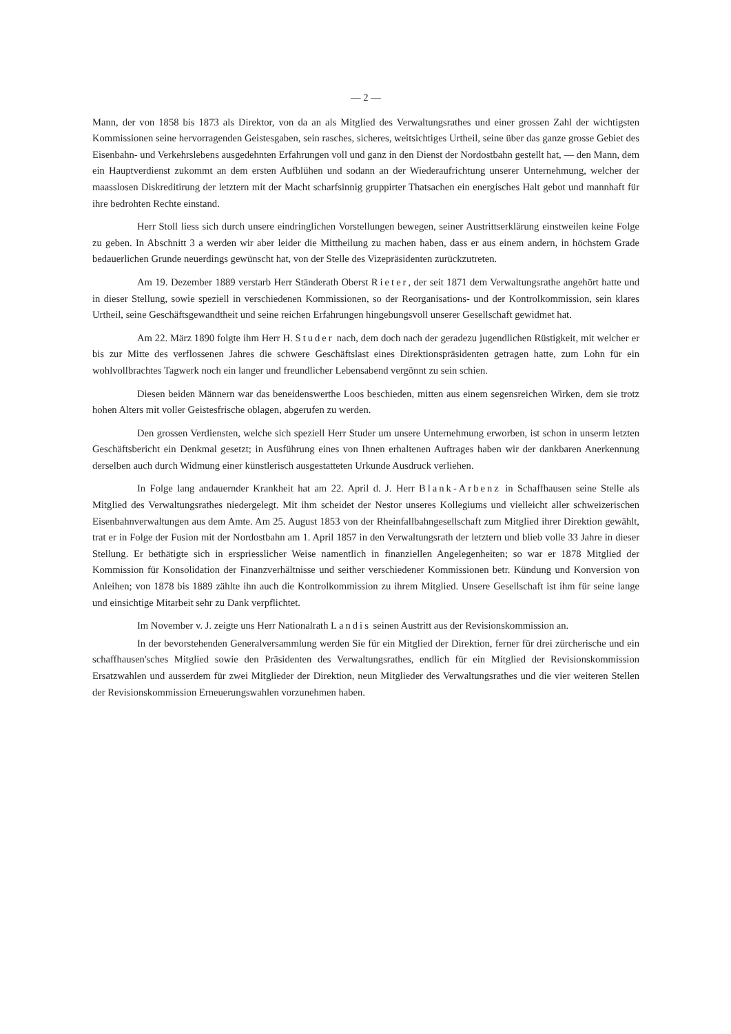— 2 —
Mann, der von 1858 bis 1873 als Direktor, von da an als Mitglied des Verwaltungsrathes und einer grossen Zahl der wichtigsten Kommissionen seine hervorragenden Geistesgaben, sein rasches, sicheres, weitsichtiges Urtheil, seine über das ganze grosse Gebiet des Eisenbahn- und Verkehrslebens ausgedehnten Erfahrungen voll und ganz in den Dienst der Nordostbahn gestellt hat, — den Mann, dem ein Hauptverdienst zukommt an dem ersten Aufblühen und sodann an der Wiederaufrichtung unserer Unternehmung, welcher der maasslosen Diskreditirung der letztern mit der Macht scharfsinnig gruppirter Thatsachen ein energisches Halt gebot und mannhaft für ihre bedrohten Rechte einstand.
Herr Stoll liess sich durch unsere eindringlichen Vorstellungen bewegen, seiner Austrittserklärung einstweilen keine Folge zu geben. In Abschnitt 3 a werden wir aber leider die Mittheilung zu machen haben, dass er aus einem andern, in höchstem Grade bedauerlichen Grunde neuerdings gewünscht hat, von der Stelle des Vizepräsidenten zurückzutreten.
Am 19. Dezember 1889 verstarb Herr Ständerath Oberst Rieter, der seit 1871 dem Verwaltungsrathe angehört hatte und in dieser Stellung, sowie speziell in verschiedenen Kommissionen, so der Reorganisations- und der Kontrolkommission, sein klares Urtheil, seine Geschäftsgewandtheit und seine reichen Erfahrungen hingebungsvoll unserer Gesellschaft gewidmet hat.
Am 22. März 1890 folgte ihm Herr H. Studer nach, dem doch nach der geradezu jugendlichen Rüstigkeit, mit welcher er bis zur Mitte des verflossenen Jahres die schwere Geschäftslast eines Direktionspräsidenten getragen hatte, zum Lohn für ein wohlvollbrachtes Tagwerk noch ein langer und freundlicher Lebensabend vergönnt zu sein schien.
Diesen beiden Männern war das beneidenswerthe Loos beschieden, mitten aus einem segensreichen Wirken, dem sie trotz hohen Alters mit voller Geistesfrische oblagen, abgerufen zu werden.
Den grossen Verdiensten, welche sich speziell Herr Studer um unsere Unternehmung erworben, ist schon in unserm letzten Geschäftsbericht ein Denkmal gesetzt; in Ausführung eines von Ihnen erhaltenen Auftrages haben wir der dankbaren Anerkennung derselben auch durch Widmung einer künstlerisch ausgestatteten Urkunde Ausdruck verliehen.
In Folge lang andauernder Krankheit hat am 22. April d. J. Herr Blank-Arbenz in Schaffhausen seine Stelle als Mitglied des Verwaltungsrathes niedergelegt. Mit ihm scheidet der Nestor unseres Kollegiums und vielleicht aller schweizerischen Eisenbahnverwaltungen aus dem Amte. Am 25. August 1853 von der Rheinfallbahngesellschaft zum Mitglied ihrer Direktion gewählt, trat er in Folge der Fusion mit der Nordostbahn am 1. April 1857 in den Verwaltungsrath der letztern und blieb volle 33 Jahre in dieser Stellung. Er bethätigte sich in erspriesslicher Weise namentlich in finanziellen Angelegenheiten; so war er 1878 Mitglied der Kommission für Konsolidation der Finanzverhältnisse und seither verschiedener Kommissionen betr. Kündung und Konversion von Anleihen; von 1878 bis 1889 zählte ihn auch die Kontrolkommission zu ihrem Mitglied. Unsere Gesellschaft ist ihm für seine lange und einsichtige Mitarbeit sehr zu Dank verpflichtet.
Im November v. J. zeigte uns Herr Nationalrath Landis seinen Austritt aus der Revisionskommission an.
In der bevorstehenden Generalversammlung werden Sie für ein Mitglied der Direktion, ferner für drei zürcherische und ein schaffhausen'sches Mitglied sowie den Präsidenten des Verwaltungsrathes, endlich für ein Mitglied der Revisionskommission Ersatzwahlen und ausserdem für zwei Mitglieder der Direktion, neun Mitglieder des Verwaltungsrathes und die vier weiteren Stellen der Revisionskommission Erneuerungswahlen vorzunehmen haben.